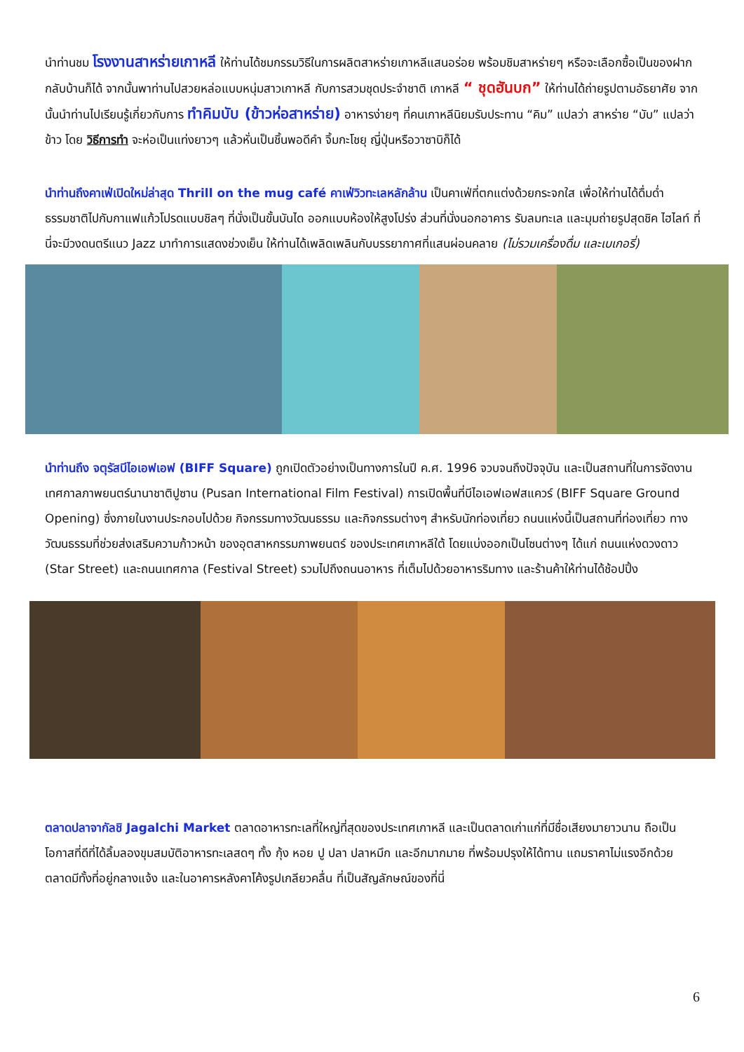นำท่านชม โรงงานสาหร่ายเกาหลี ให้ท่านได้ชมกรรมวิธีในการผลิตสาหร่ายเกาหลีแสนอร่อย พร้อมชิมสาหร่ายๆ หรือจะเลือกซื้อเป็นของฝากกลับบ้านก็ได้ จากนั้นพาท่านไปสวยหล่อแบบหนุ่มสาวเกาหลี กับการสวมชุดประจำชาติ เกาหลี “ ชุดฮันบก” ให้ท่านได้ถ่ายรูปตามอัธยาศัย จากนั้นนำท่านไปเรียนรู้เกี่ยวกับการ ทำคิมบับ (ข้าวห่อสาหร่าย) อาหารง่ายๆ ที่คนเกาหลีนิยมรับประทาน “คิม” แปลว่า สาหร่าย “บับ” แปลว่า ข้าว โดย วิธีการทำ จะห่อเป็นแท่งยาวๆ แล้วหั่นเป็นชิ้นพอดีคำ จิ้มกะโชยุ ญี่ปุ่นหรือวาซาบิก็ได้
นำท่านถึงคาเฟ่เปิดใหม่ล่าสุด Thrill on the mug café คาเฟ่วิวทะเลหลักล้าน เป็นคาเฟ่ที่ตกแต่งด้วยกระจกใส เพื่อให้ท่านได้ดื่มด่ำธรรมชาติไปกับกาแฟแก้วโปรดแบบชิลๆ ที่นั่งเป็นขั้นบันได ออกแบบห้องให้สูงโปร่ง ส่วนที่นั่งนอกอาคาร รับลมทะเล และมุมถ่ายรูปสุดชิค ไฮไลท์ ที่นี่จะมีวงดนตรีแนว Jazz มาทำการแสดงช่วงเย็น ให้ท่านได้เพลิดเพลินกับบรรยากาศที่แสนผ่อนคลาย (ไม่รวมเครื่องดื่ม และเบเกอรี่)
นำท่านถึง จตุรัสบีไอเอฟเอฟ (BIFF Square) ถูกเปิดตัวอย่างเป็นทางการในปี ค.ศ. 1996 จวบจนถึงปัจจุบัน และเป็นสถานที่ในการจัดงาน เทศกาลภาพยนตร์นานาชาติปูซาน (Pusan International Film Festival) การเปิดพื้นที่บีไอเอฟเอฟสแควร์ (BIFF Square Ground Opening) ซึ่งภายในงานประกอบไปด้วย กิจกรรมทางวัฒนธรรม และกิจกรรมต่างๆ สำหรับนักท่องเที่ยว ถนนแห่งนี้เป็นสถานที่ท่องเที่ยว ทางวัฒนธรรมที่ช่วยส่งเสริมความก้าวหน้า ของอุตสาหกรรมภาพยนตร์ ของประเทศเกาหลีใต้ โดยแบ่งออกเป็นโซนต่างๆ ได้แก่ ถนนแห่งดวงดาว (Star Street) และถนนเทศกาล (Festival Street) รวมไปถึงถนนอาหาร ที่เต็มไปด้วยอาหารริมทาง และร้านค้าให้ท่านได้ช้อปปิ้ง
ตลาดปลาจากัลชิ Jagalchi Market ตลาดอาหารทะเลที่ใหญ่ที่สุดของประเทศเกาหลี และเป็นตลาดเก่าแก่ที่มีชื่อเสียงมายาวนาน ถือเป็นโอกาสที่ดีที่ได้ลิ้มลองขุมสมบัติอาหารทะเลสดๆ ทั้ง กุ้ง หอย ปู ปลา ปลาหมึก และอีกมากมาย ที่พร้อมปรุงให้ได้ทาน แถมราคาไม่แรงอีกด้วย ตลาดมีทั้งที่อยู่กลางแจ้ง และในอาคารหลังคาโค้งรูปเกลียวคลื่น ที่เป็นสัญลักษณ์ของที่นี่
6